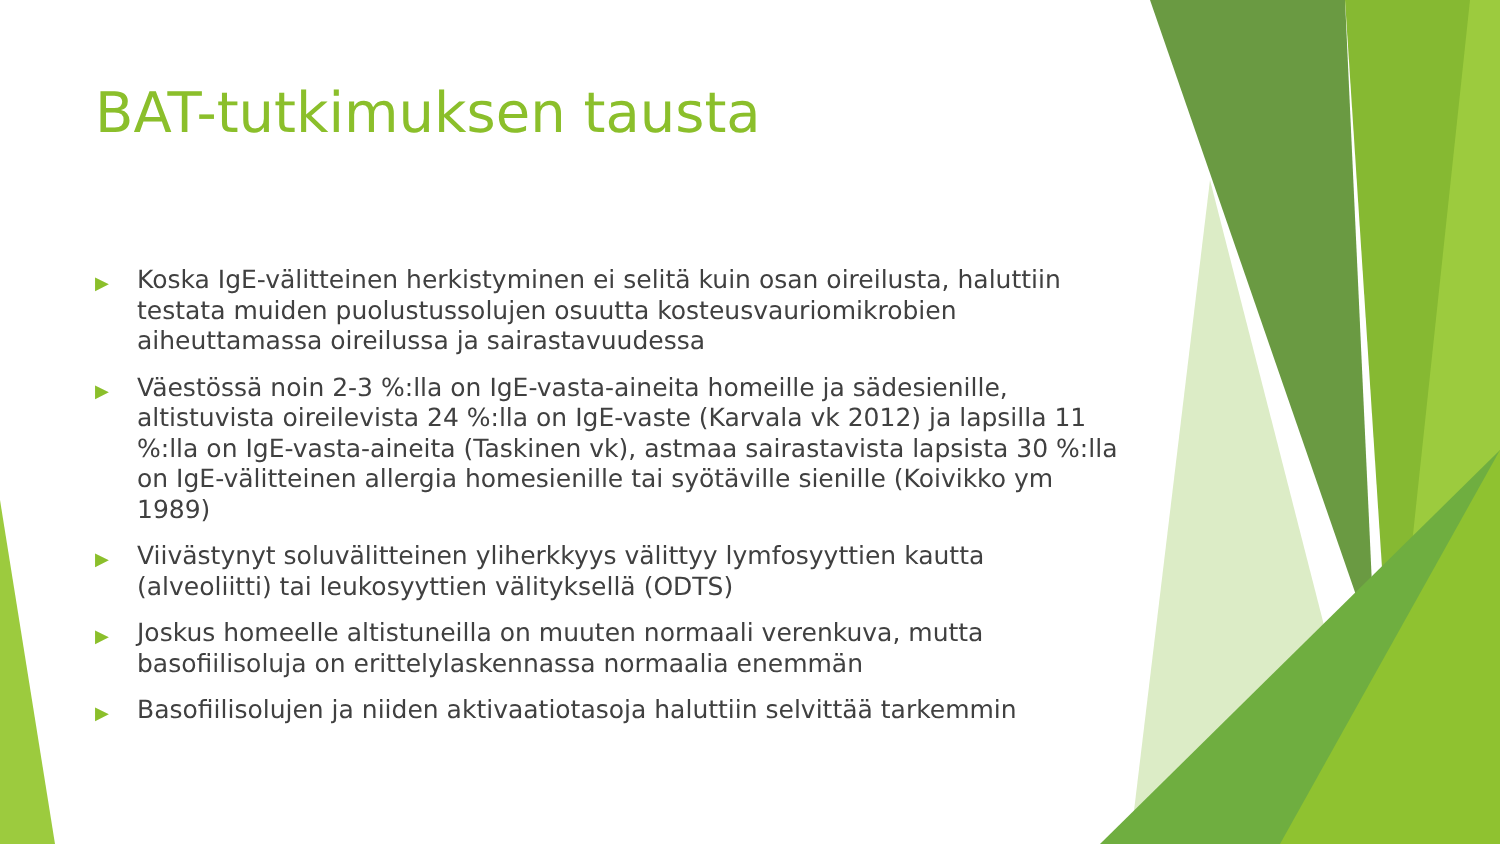BAT-tutkimuksen tausta
▶ Koska IgE-välitteinen herkistyminen ei selitä kuin osan oireilusta, haluttiin testata muiden puolustussolujen osuutta kosteusvauriomikrobien aiheuttamassa oireilussa ja sairastavuudessa
▶ Väestössä noin 2-3 %:lla on IgE-vasta-aineita homeille ja sädesienille, altistuvista oireilevista 24 %:lla on IgE-vaste (Karvala vk 2012) ja lapsilla 11 %:lla on IgE-vasta-aineita (Taskinen vk), astmaa sairastavista lapsista 30 %:lla on IgE-välitteinen allergia homesienille tai syötäville sienille (Koivikko ym 1989)
▶ Viivästynyt soluvälitteinen yliherkkyys välittyy lymfosyyttien kautta (alveoliitti) tai leukosyyttien välityksellä (ODTS)
▶ Joskus homeelle altistuneilla on muuten normaali verenkuva, mutta basofiilisoluja on erittelylaskennassa normaalia enemmän
▶ Basofiilisolujen ja niiden aktivaatiotasoja haluttiin selvittää tarkemmin